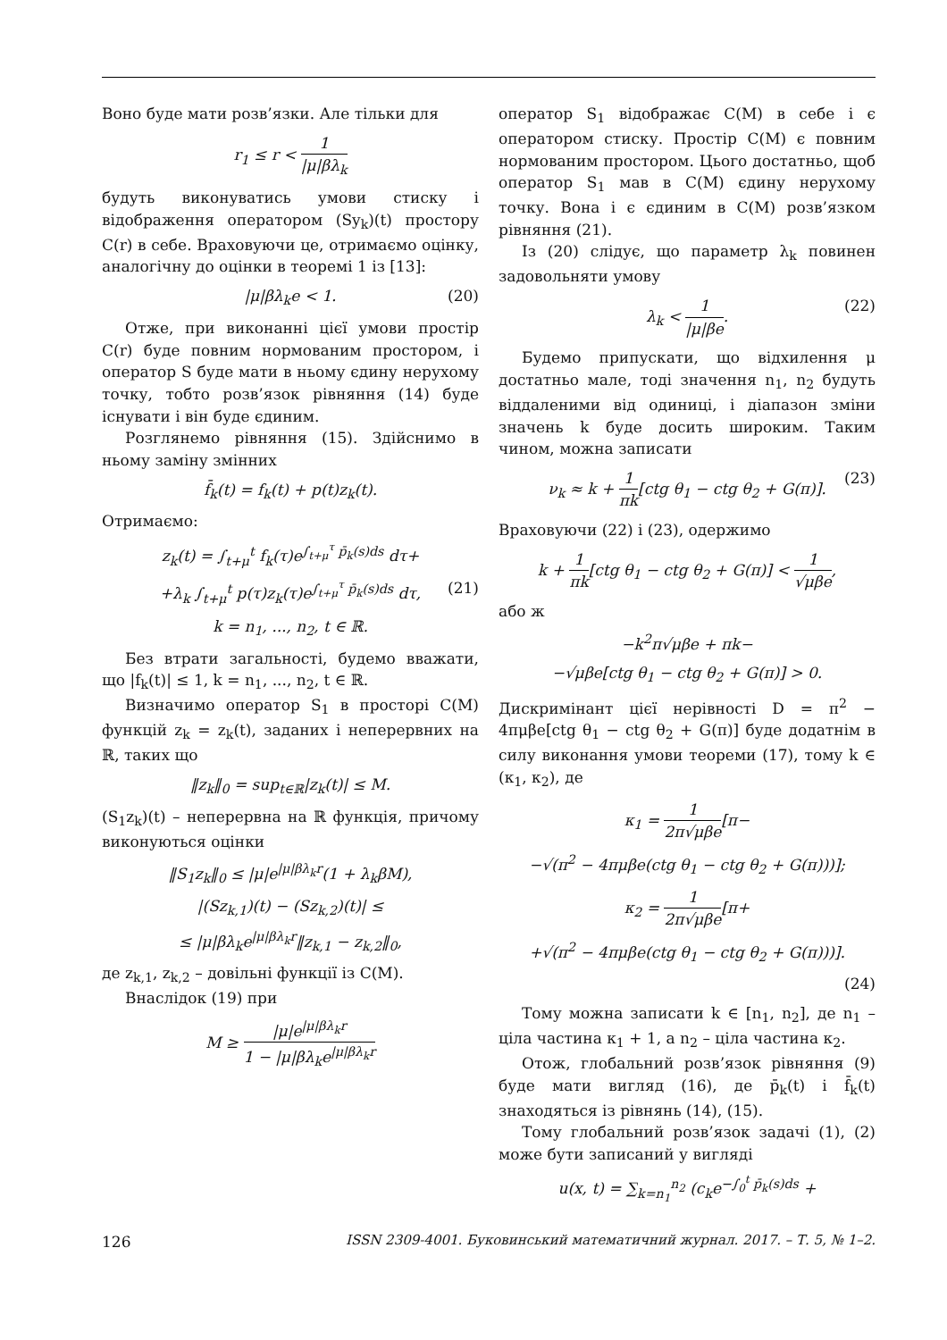Воно буде мати розв’язки. Але тільки для
r<sub>1</sub> ≤ r < 1 |μ|βλ<sub>k</sub>
будуть виконуватись умови стиску і відображення оператором (Sy<sub>k</sub>)(t) простору C(r) в себе. Враховуючи це, отримаємо оцінку, аналогічну до оцінки в теоремі 1 із [13]:
|μ|βλ<sub>k</sub>e < 1. (20)
Отже, при виконанні цієї умови простір C(r) буде повним нормованим простором, і оператор S буде мати в ньому єдину нерухому точку, тобто розв’язок рівняння (14) буде існувати і він буде єдиним.
Розглянемо рівняння (15). Здійснимо в ньому заміну змінних
f̄<sub>k</sub>(t) = f<sub>k</sub>(t) + p(t)z<sub>k</sub>(t).
Отримаємо:
z<sub>k</sub>(t) = ∫<sub>t+μ</sub><sup>t</sup> f<sub>k</sub>(τ)e<sup>∫<sub>t+μ</sub><sup>τ</sup> p̄<sub>k</sub>(s)ds</sup> dτ+
+λ<sub>k</sub> ∫<sub>t+μ</sub><sup>t</sup> p(τ)z<sub>k</sub>(τ)e<sup>∫<sub>t+μ</sub><sup>τ</sup> p̄<sub>k</sub>(s)ds</sup> dτ, (21)
k = n<sub>1</sub>, ..., n<sub>2</sub>, t ∈ ℝ.
Без втрати загальності, будемо вважати, що |f<sub>k</sub>(t)| ≤ 1, k = n<sub>1</sub>, ..., n<sub>2</sub>, t ∈ ℝ.
Визначимо оператор S<sub>1</sub> в просторі C(M) функцій z<sub>k</sub> = z<sub>k</sub>(t), заданих і неперервних на ℝ, таких що
‖z<sub>k</sub>‖<sub>0</sub> = sup<sub>t∈ℝ</sub>|z<sub>k</sub>(t)| ≤ M.
(S<sub>1</sub>z<sub>k</sub>)(t) – неперервна на ℝ функція, причому виконуються оцінки
‖S<sub>1</sub>z<sub>k</sub>‖<sub>0</sub> ≤ |μ|e<sup>|μ|βλ<sub>k</sub>r</sup>(1 + λ<sub>k</sub>βM),
|(Sz<sub>k,1</sub>)(t) − (Sz<sub>k,2</sub>)(t)| ≤
≤ |μ|βλ<sub>k</sub>e<sup>|μ|βλ<sub>k</sub>r</sup>‖z<sub>k,1</sub> − z<sub>k,2</sub>‖<sub>0</sub>,
де z<sub>k,1</sub>, z<sub>k,2</sub> – довільні функції із C(M).
Внаслідок (19) при
M ≥ |μ|e<sup>|μ|βλ<sub>k</sub>r</sup> 1 − |μ|βλ<sub>k</sub>e<sup>|μ|βλ<sub>k</sub>r</sup>
оператор S<sub>1</sub> відображає C(M) в себе і є оператором стиску. Простір C(M) є повним нормованим простором. Цього достатньо, щоб оператор S<sub>1</sub> мав в C(M) єдину нерухому точку. Вона і є єдиним в C(M) розв’язком рівняння (21).
Із (20) слідує, що параметр λ<sub>k</sub> повинен задовольняти умову
λ<sub>k</sub> < 1 |μ|βe. (22)
Будемо припускати, що відхилення μ достатньо мале, тоді значення n<sub>1</sub>, n<sub>2</sub> будуть віддаленими від одиниці, і діапазон зміни значень k буде досить широким. Таким чином, можна записати
ν<sub>k</sub> ≈ k + 1 πk[ctg θ<sub>1</sub> − ctg θ<sub>2</sub> + G(π)]. (23)
Враховуючи (22) і (23), одержимо
k + 1 πk[ctg θ<sub>1</sub> − ctg θ<sub>2</sub> + G(π)] < 1 √μβe,
або ж
−k<sup>2</sup>π√μβe + πk−
−√μβe[ctg θ<sub>1</sub> − ctg θ<sub>2</sub> + G(π)] > 0.
Дискримінант цієї нерівності D = π<sup>2</sup> − 4πμβe[ctg θ<sub>1</sub> − ctg θ<sub>2</sub> + G(π)] буде додатнім в силу виконання умови теореми (17), тому k ∈ (κ<sub>1</sub>, κ<sub>2</sub>), де
κ<sub>1</sub> = 1 2π√μβe[π−
−√(π<sup>2</sup> − 4πμβe(ctg θ<sub>1</sub> − ctg θ<sub>2</sub> + G(π)))];
κ<sub>2</sub> = 1 2π√μβe[π+
+√(π<sup>2</sup> − 4πμβe(ctg θ<sub>1</sub> − ctg θ<sub>2</sub> + G(π)))].
(24)
Тому можна записати k ∈ [n<sub>1</sub>, n<sub>2</sub>], де n<sub>1</sub> – ціла частина κ<sub>1</sub> + 1, а n<sub>2</sub> – ціла частина κ<sub>2</sub>.
Отож, глобальний розв’язок рівняння (9) буде мати вигляд (16), де p̄<sub>k</sub>(t) і f̄<sub>k</sub>(t) знаходяться із рівнянь (14), (15).
Тому глобальний розв’язок задачі (1), (2) може бути записаний у вигляді
u(x, t) = ∑<sub>k=n<sub>1</sub></sub><sup>n<sub>2</sub></sup> (c<sub>k</sub>e<sup>−∫<sub>0</sub><sup>t</sup> p̄<sub>k</sub>(s)ds</sup> +
126 ISSN 2309-4001. Буковинський математичний журнал. 2017. – Т. 5, № 1–2.